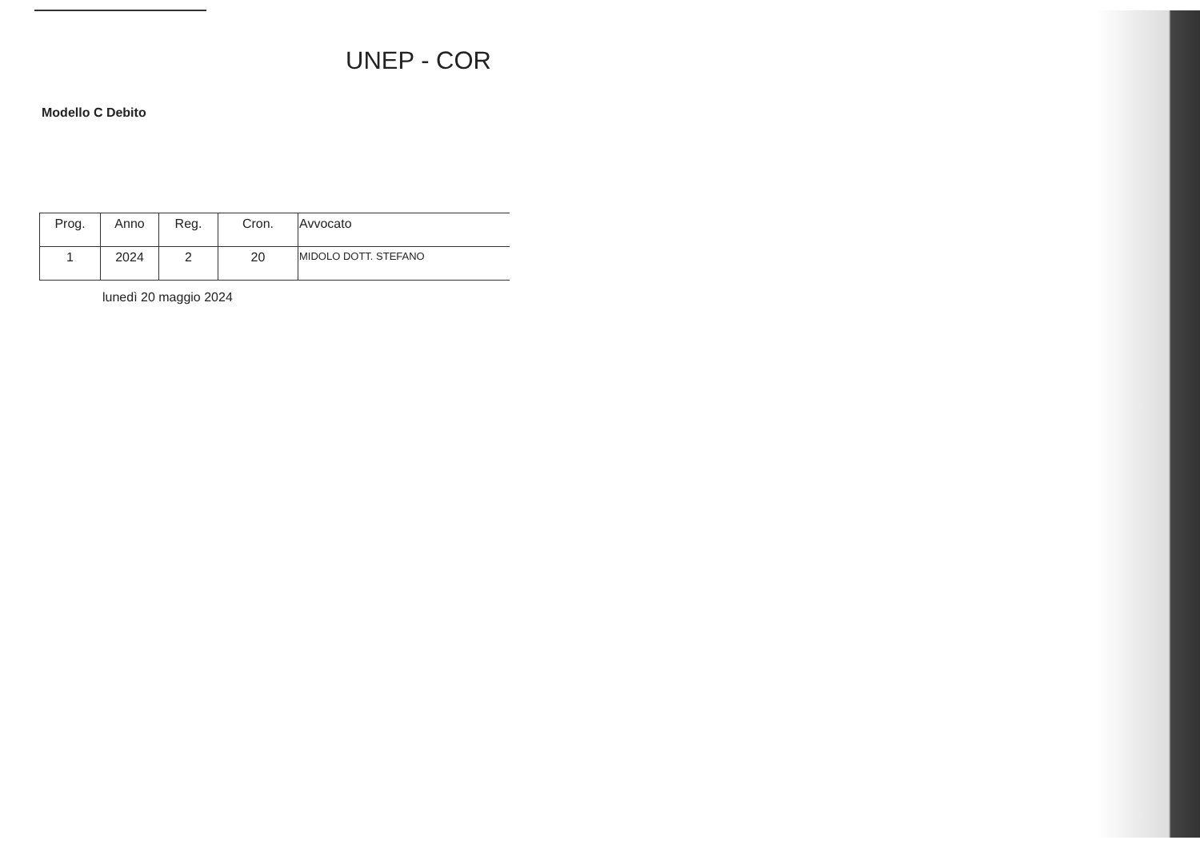UNEP - COR
Modello C Debito
| Prog. | Anno | Reg. | Cron. | Avvocato |
| --- | --- | --- | --- | --- |
| 1 | 2024 | 2 | 20 | MIDOLO DOTT. STEFANO |
lunedì 20 maggio 2024